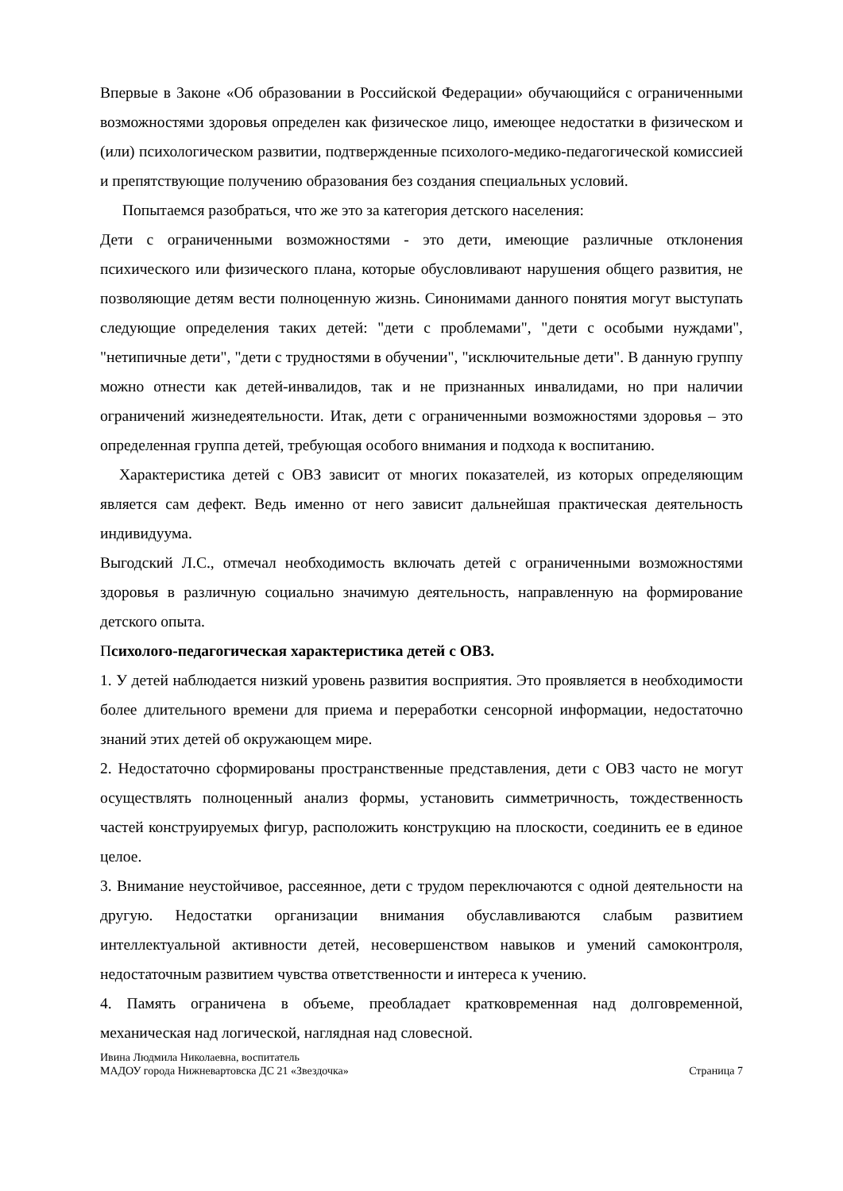Впервые в Законе «Об образовании в Российской Федерации» обучающийся с ограниченными возможностями здоровья определен как физическое лицо, имеющее недостатки в физическом и (или) психологическом развитии, подтвержденные психолого-медико-педагогической комиссией и препятствующие получению образования без создания специальных условий.
Попытаемся разобраться, что же это за категория детского населения:
Дети с ограниченными возможностями - это дети, имеющие различные отклонения психического или физического плана, которые обусловливают нарушения общего развития, не позволяющие детям вести полноценную жизнь. Синонимами данного понятия могут выступать следующие определения таких детей: "дети с проблемами", "дети с особыми нуждами", "нетипичные дети", "дети с трудностями в обучении", "исключительные дети". В данную группу можно отнести как детей-инвалидов, так и не признанных инвалидами, но при наличии ограничений жизнедеятельности. Итак, дети с ограниченными возможностями здоровья – это определенная группа детей, требующая особого внимания и подхода к воспитанию.
Характеристика детей с ОВЗ зависит от многих показателей, из которых определяющим является сам дефект. Ведь именно от него зависит дальнейшая практическая деятельность индивидуума.
Выгодский Л.С., отмечал необходимость включать детей с ограниченными возможностями здоровья в различную социально значимую деятельность, направленную на формирование детского опыта.
Психолого-педагогическая характеристика детей с ОВЗ.
1. У детей наблюдается низкий уровень развития восприятия. Это проявляется в необходимости более длительного времени для приема и переработки сенсорной информации, недостаточно знаний этих детей об окружающем мире.
2. Недостаточно сформированы пространственные представления, дети с ОВЗ часто не могут осуществлять полноценный анализ формы, установить симметричность, тождественность частей конструируемых фигур, расположить конструкцию на плоскости, соединить ее в единое целое.
3. Внимание неустойчивое, рассеянное, дети с трудом переключаются с одной деятельности на другую. Недостатки организации внимания обуславливаются слабым развитием интеллектуальной активности детей, несовершенством навыков и умений самоконтроля, недостаточным развитием чувства ответственности и интереса к учению.
4. Память ограничена в объеме, преобладает кратковременная над долговременной, механическая над логической, наглядная над словесной.
Ивина Людмила Николаевна, воспитатель
МАДОУ города Нижневартовска ДС 21 «Звездочка» Страница 7